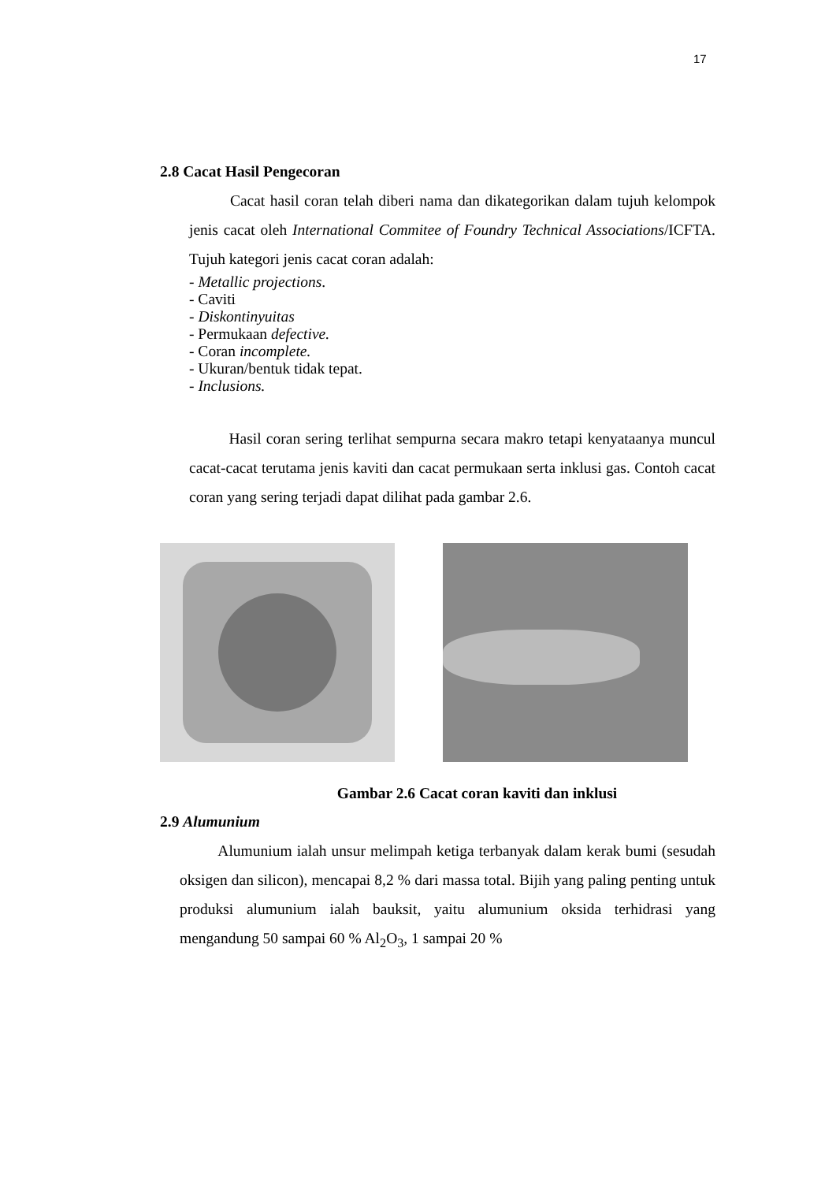17
2.8 Cacat Hasil Pengecoran
Cacat hasil coran telah diberi nama dan dikategorikan dalam tujuh kelompok jenis cacat oleh International Commitee of Foundry Technical Associations/ICFTA. Tujuh kategori jenis cacat coran adalah:
- Metallic projections.
- Caviti
- Diskontinyuitas
- Permukaan defective.
- Coran incomplete.
- Ukuran/bentuk tidak tepat.
- Inclusions.
Hasil coran sering terlihat sempurna secara makro tetapi kenyataanya muncul cacat-cacat terutama jenis kaviti dan cacat permukaan serta inklusi gas. Contoh cacat coran yang sering terjadi dapat dilihat pada gambar 2.6.
Gambar 2.6 Cacat coran kaviti dan inklusi
2.9 Alumunium
Alumunium ialah unsur melimpah ketiga terbanyak dalam kerak bumi (sesudah oksigen dan silicon), mencapai 8,2 % dari massa total. Bijih yang paling penting untuk produksi alumunium ialah bauksit, yaitu alumunium oksida terhidrasi yang mengandung 50 sampai 60 % Al<sub>2</sub>O<sub>3</sub>, 1 sampai 20 %